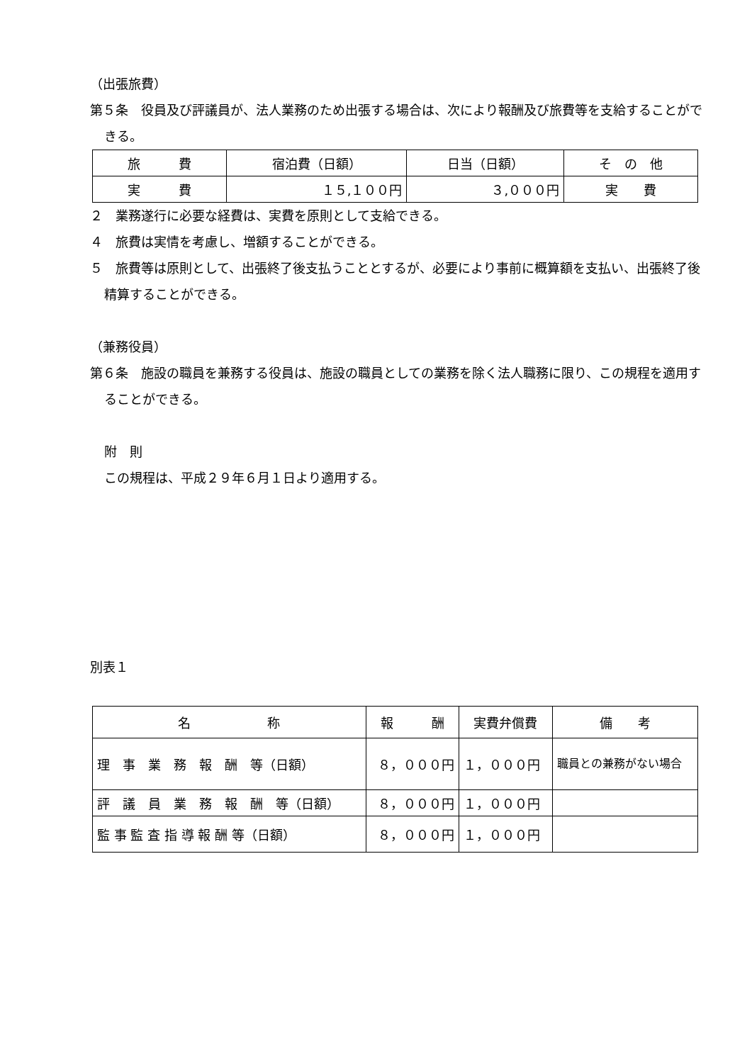（出張旅費）
第５条　役員及び評議員が、法人業務のため出張する場合は、次により報酬及び旅費等を支給することができる。
| 旅 費 | 宿泊費（日額） | 日当（日額） | そ の 他 |
| --- | --- | --- | --- |
| 実 費 | １５,１００円 | ３,０００円 | 実 費 |
２　業務遂行に必要な経費は、実費を原則として支給できる。
４　旅費は実情を考慮し、増額することができる。
５　旅費等は原則として、出張終了後支払うこととするが、必要により事前に概算額を支払い、出張終了後精算することができる。
（兼務役員）
第６条　施設の職員を兼務する役員は、施設の職員としての業務を除く法人職務に限り、この規程を適用することができる。
附　則
この規程は、平成２９年６月１日より適用する。
別表１
| 名 称 | 報 酬 | 実費弁償費 | 備 考 |
| --- | --- | --- | --- |
| 理 事 業 務 報 酬 等（日額） | ８，０００円 | １，０００円 | 職員との兼務がない場合 |
| 評 議 員 業 務 報 酬 等（日額） | ８，０００円 | １，０００円 | |
| 監 事 監 査 指 導 報 酬 等（日額） | ８，０００円 | １，０００円 | |